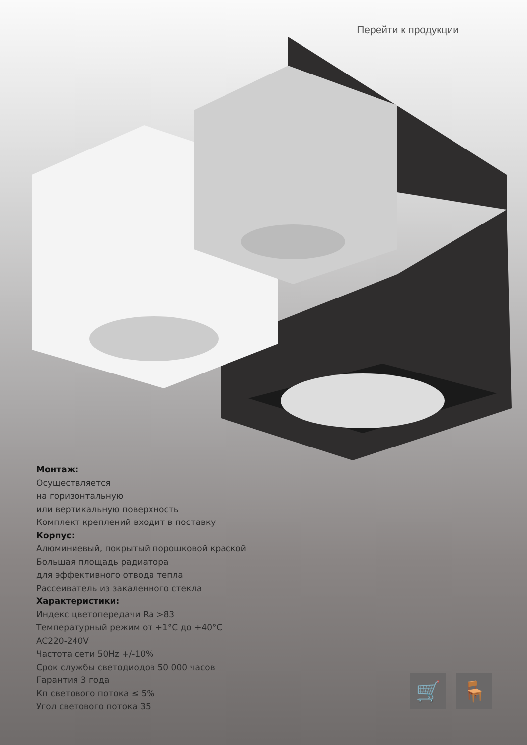Перейти к продукции
Монтаж:
Осуществляется
на горизонтальную
или вертикальную поверхность
Комплект креплений входит в поставку
Корпус:
Алюминиевый, покрытый порошковой краской
Большая площадь радиатора
для эффективного отвода тепла
Рассеиватель из закаленного стекла
Характеристики:
Индекс цветопередачи Ra >83
Температурный режим от +1°С до +40°С
AC220-240V
Частота сети 50Hz +/-10%
Срок службы светодиодов 50 000 часов
Гарантия 3 года
Кп светового потока ≤ 5%
Угол светового потока 35
🛒 🪑